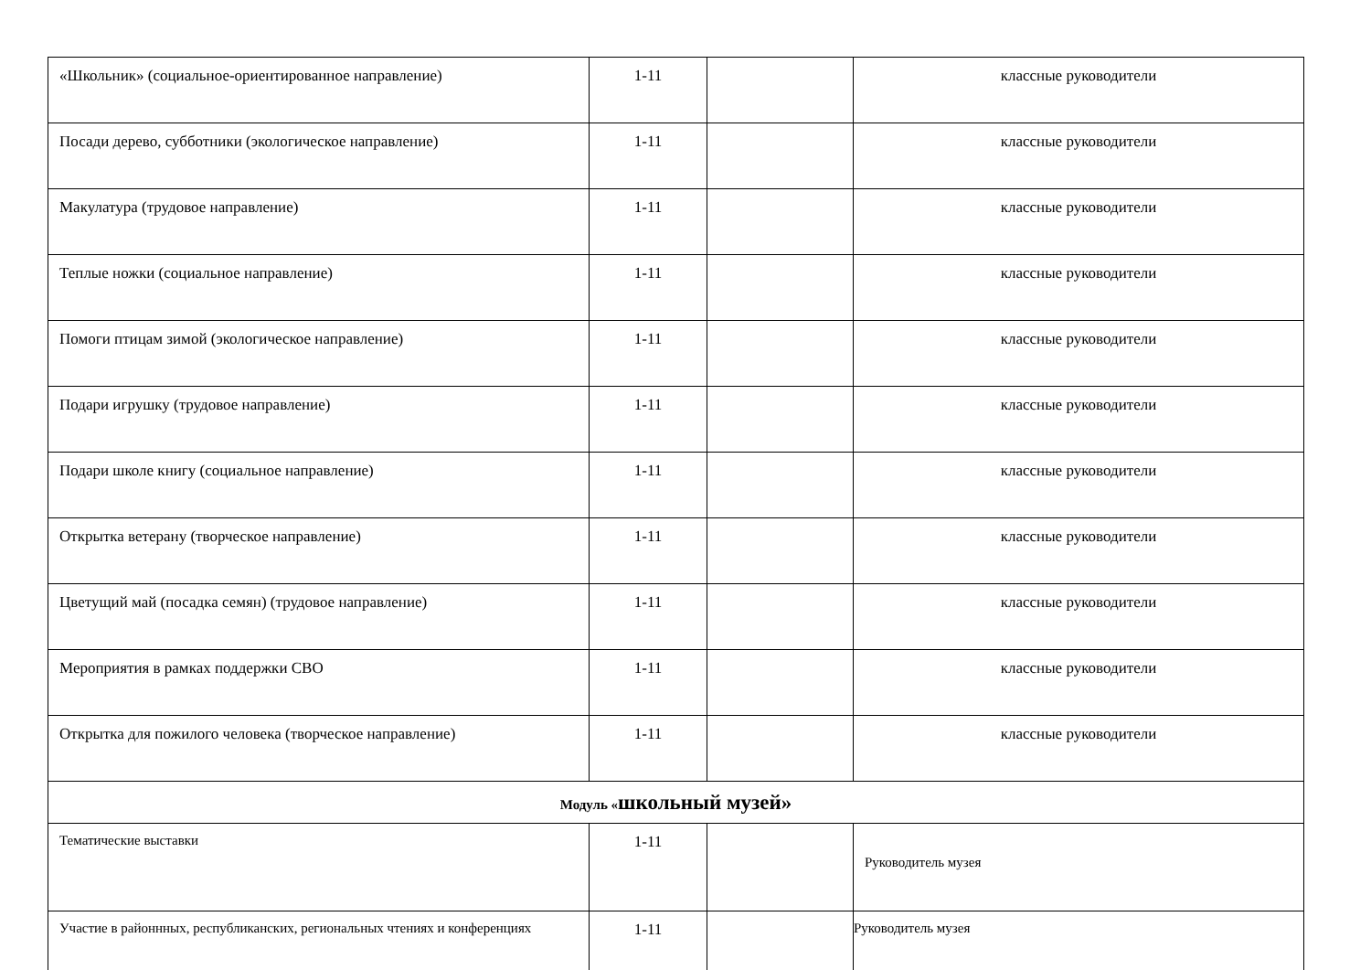| «Школьник» (социальное-ориентированное направление) | 1-11 | | классные руководители |
| Посади дерево, субботники (экологическое направление) | 1-11 | | классные руководители |
| Макулатура (трудовое направление) | 1-11 | | классные руководители |
| Теплые ножки (социальное направление) | 1-11 | | классные руководители |
| Помоги птицам зимой (экологическое направление) | 1-11 | | классные руководители |
| Подари игрушку (трудовое направление) | 1-11 | | классные руководители |
| Подари школе книгу (социальное направление) | 1-11 | | классные руководители |
| Открытка ветерану (творческое направление) | 1-11 | | классные руководители |
| Цветущий май (посадка семян) (трудовое направление) | 1-11 | | классные руководители |
| Мероприятия в рамках поддержки СВО | 1-11 | | классные руководители |
| Открытка для пожилого человека (творческое направление) | 1-11 | | классные руководители |
| Модуль « школьный музей» | | | |
| Тематические выставки | 1-11 | | Руководитель музея |
| Участие в районнных, республиканских, региональных чтениях и конференциях | 1-11 | | Руководитель музея |